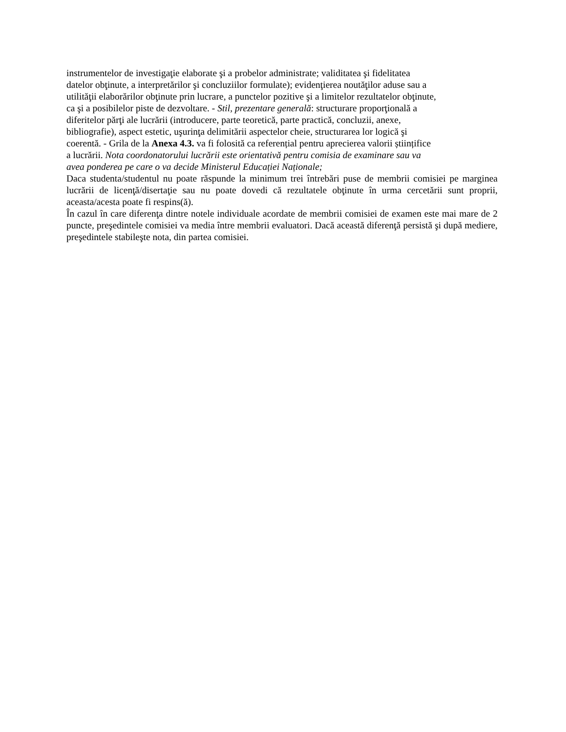instrumentelor de investigaţie elaborate şi a probelor administrate; validitatea şi fidelitatea
datelor obţinute, a interpretărilor şi concluziilor formulate); evidenţierea noutăţilor aduse sau a
utilităţii elaborărilor obţinute prin lucrare, a punctelor pozitive şi a limitelor rezultatelor obţinute,
ca şi a posibilelor piste de dezvoltare. - Stil, prezentare generală: structurare proporţională a
diferitelor părţi ale lucrării (introducere, parte teoretică, parte practică, concluzii, anexe,
bibliografie), aspect estetic, uşurinţa delimitării aspectelor cheie, structurarea lor logică şi
coerentă. - Grila de la Anexa 4.3. va fi folosită ca referențial pentru aprecierea valorii științifice
a lucrării. Nota coordonatorului lucrării este orientativă pentru comisia de examinare sau va
avea ponderea pe care o va decide Ministerul Educației Naționale;
Daca studenta/studentul nu poate răspunde la minimum trei întrebări puse de membrii comisiei pe marginea lucrării de licenţă/disertaţie sau nu poate dovedi că rezultatele obţinute în urma cercetării sunt proprii, aceasta/acesta poate fi respins(ă).
În cazul în care diferenţa dintre notele individuale acordate de membrii comisiei de examen este mai mare de 2 puncte, preşedintele comisiei va media între membrii evaluatori. Dacă această diferenţă persistă şi după mediere, preşedintele stabileşte nota, din partea comisiei.